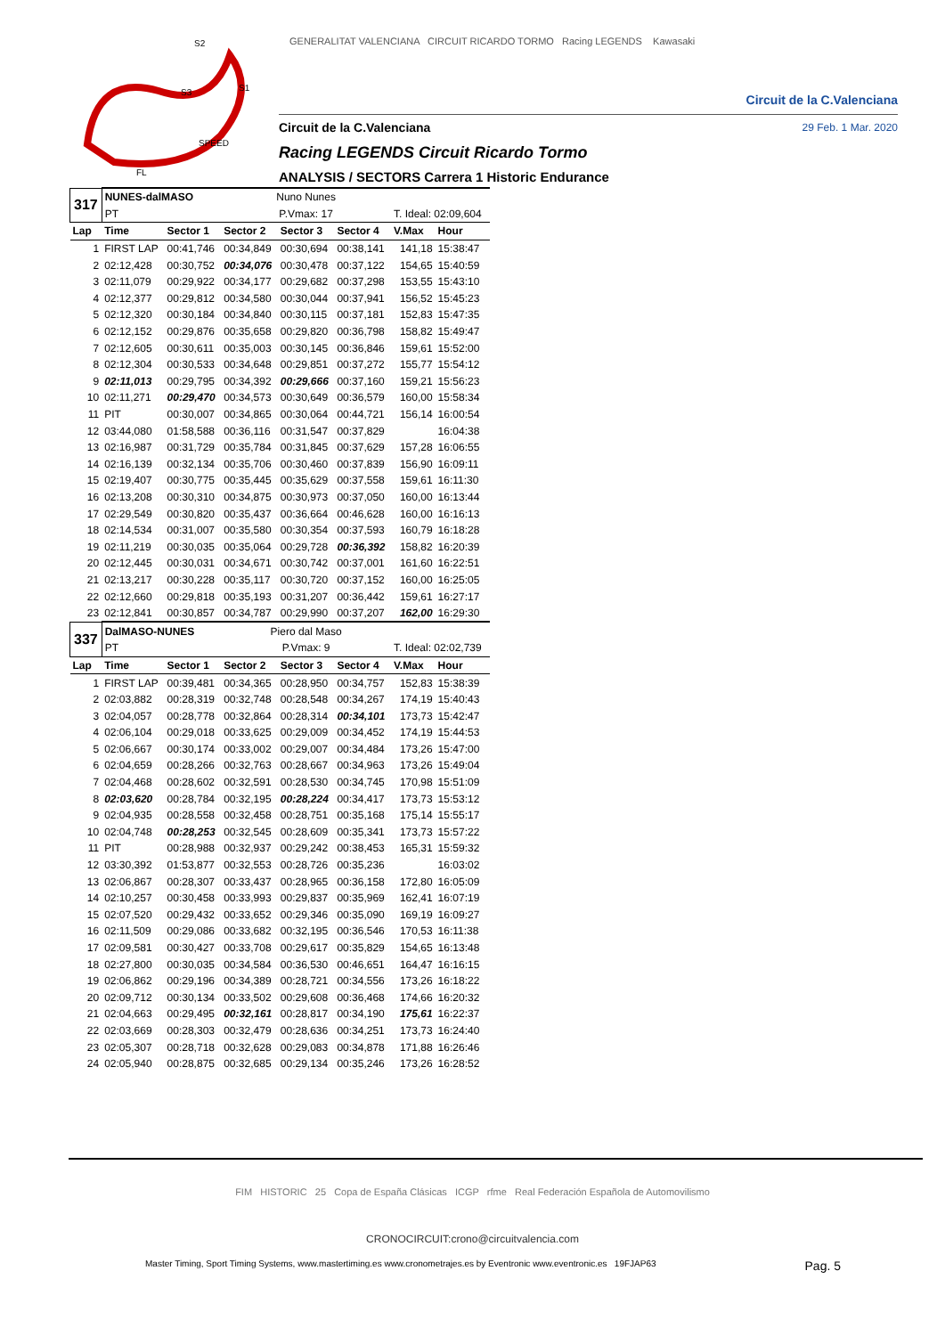S2
S3
S1
SPEED
FL
GENERALITAT VALENCIANA CIRCUIT RICARDO TORMO Racing LEGENDS Kawasaki
Circuit de la C.Valenciana
Circuit de la C.Valenciana 29 Feb. 1 Mar. 2020
Racing LEGENDS Circuit Ricardo Tormo
ANALYSIS / SECTORS Carrera 1 Historic Endurance
| 317 | NUNES-dalMASO | | | Nuno Nunes | | | | |
| | PT | | | P.Vmax: 17 | | | T. Ideal: 02:09,604 | |
| Lap | Time | | Sector 1 | Sector 2 | Sector 3 | Sector 4 | V.Max | Hour |
| 1 | FIRST LAP | | 00:41,746 | 00:34,849 | 00:30,694 | 00:38,141 | 141,18 | 15:38:47 |
| 2 | 02:12,428 | | 00:30,752 | 00:34,076 | 00:30,478 | 00:37,122 | 154,65 | 15:40:59 |
| 3 | 02:11,079 | | 00:29,922 | 00:34,177 | 00:29,682 | 00:37,298 | 153,55 | 15:43:10 |
| 4 | 02:12,377 | | 00:29,812 | 00:34,580 | 00:30,044 | 00:37,941 | 156,52 | 15:45:23 |
| 5 | 02:12,320 | | 00:30,184 | 00:34,840 | 00:30,115 | 00:37,181 | 152,83 | 15:47:35 |
| 6 | 02:12,152 | | 00:29,876 | 00:35,658 | 00:29,820 | 00:36,798 | 158,82 | 15:49:47 |
| 7 | 02:12,605 | | 00:30,611 | 00:35,003 | 00:30,145 | 00:36,846 | 159,61 | 15:52:00 |
| 8 | 02:12,304 | | 00:30,533 | 00:34,648 | 00:29,851 | 00:37,272 | 155,77 | 15:54:12 |
| 9 | 02:11,013 | | 00:29,795 | 00:34,392 | 00:29,666 | 00:37,160 | 159,21 | 15:56:23 |
| 10 | 02:11,271 | | 00:29,470 | 00:34,573 | 00:30,649 | 00:36,579 | 160,00 | 15:58:34 |
| 11 | PIT | | 00:30,007 | 00:34,865 | 00:30,064 | 00:44,721 | 156,14 | 16:00:54 |
| 12 | 03:44,080 | | 01:58,588 | 00:36,116 | 00:31,547 | 00:37,829 | | 16:04:38 |
| 13 | 02:16,987 | | 00:31,729 | 00:35,784 | 00:31,845 | 00:37,629 | 157,28 | 16:06:55 |
| 14 | 02:16,139 | | 00:32,134 | 00:35,706 | 00:30,460 | 00:37,839 | 156,90 | 16:09:11 |
| 15 | 02:19,407 | | 00:30,775 | 00:35,445 | 00:35,629 | 00:37,558 | 159,61 | 16:11:30 |
| 16 | 02:13,208 | | 00:30,310 | 00:34,875 | 00:30,973 | 00:37,050 | 160,00 | 16:13:44 |
| 17 | 02:29,549 | | 00:30,820 | 00:35,437 | 00:36,664 | 00:46,628 | 160,00 | 16:16:13 |
| 18 | 02:14,534 | | 00:31,007 | 00:35,580 | 00:30,354 | 00:37,593 | 160,79 | 16:18:28 |
| 19 | 02:11,219 | | 00:30,035 | 00:35,064 | 00:29,728 | 00:36,392 | 158,82 | 16:20:39 |
| 20 | 02:12,445 | | 00:30,031 | 00:34,671 | 00:30,742 | 00:37,001 | 161,60 | 16:22:51 |
| 21 | 02:13,217 | | 00:30,228 | 00:35,117 | 00:30,720 | 00:37,152 | 160,00 | 16:25:05 |
| 22 | 02:12,660 | | 00:29,818 | 00:35,193 | 00:31,207 | 00:36,442 | 159,61 | 16:27:17 |
| 23 | 02:12,841 | | 00:30,857 | 00:34,787 | 00:29,990 | 00:37,207 | 162,00 | 16:29:30 |
| 337 | DalMASO-NUNES | | | Piero dal Maso | | | | |
| | PT | | | P.Vmax: 9 | | | T. Ideal: 02:02,739 | |
| Lap | Time | | Sector 1 | Sector 2 | Sector 3 | Sector 4 | V.Max | Hour |
| 1 | FIRST LAP | | 00:39,481 | 00:34,365 | 00:28,950 | 00:34,757 | 152,83 | 15:38:39 |
| 2 | 02:03,882 | | 00:28,319 | 00:32,748 | 00:28,548 | 00:34,267 | 174,19 | 15:40:43 |
| 3 | 02:04,057 | | 00:28,778 | 00:32,864 | 00:28,314 | 00:34,101 | 173,73 | 15:42:47 |
| 4 | 02:06,104 | | 00:29,018 | 00:33,625 | 00:29,009 | 00:34,452 | 174,19 | 15:44:53 |
| 5 | 02:06,667 | | 00:30,174 | 00:33,002 | 00:29,007 | 00:34,484 | 173,26 | 15:47:00 |
| 6 | 02:04,659 | | 00:28,266 | 00:32,763 | 00:28,667 | 00:34,963 | 173,26 | 15:49:04 |
| 7 | 02:04,468 | | 00:28,602 | 00:32,591 | 00:28,530 | 00:34,745 | 170,98 | 15:51:09 |
| 8 | 02:03,620 | | 00:28,784 | 00:32,195 | 00:28,224 | 00:34,417 | 173,73 | 15:53:12 |
| 9 | 02:04,935 | | 00:28,558 | 00:32,458 | 00:28,751 | 00:35,168 | 175,14 | 15:55:17 |
| 10 | 02:04,748 | | 00:28,253 | 00:32,545 | 00:28,609 | 00:35,341 | 173,73 | 15:57:22 |
| 11 | PIT | | 00:28,988 | 00:32,937 | 00:29,242 | 00:38,453 | 165,31 | 15:59:32 |
| 12 | 03:30,392 | | 01:53,877 | 00:32,553 | 00:28,726 | 00:35,236 | | 16:03:02 |
| 13 | 02:06,867 | | 00:28,307 | 00:33,437 | 00:28,965 | 00:36,158 | 172,80 | 16:05:09 |
| 14 | 02:10,257 | | 00:30,458 | 00:33,993 | 00:29,837 | 00:35,969 | 162,41 | 16:07:19 |
| 15 | 02:07,520 | | 00:29,432 | 00:33,652 | 00:29,346 | 00:35,090 | 169,19 | 16:09:27 |
| 16 | 02:11,509 | | 00:29,086 | 00:33,682 | 00:32,195 | 00:36,546 | 170,53 | 16:11:38 |
| 17 | 02:09,581 | | 00:30,427 | 00:33,708 | 00:29,617 | 00:35,829 | 154,65 | 16:13:48 |
| 18 | 02:27,800 | | 00:30,035 | 00:34,584 | 00:36,530 | 00:46,651 | 164,47 | 16:16:15 |
| 19 | 02:06,862 | | 00:29,196 | 00:34,389 | 00:28,721 | 00:34,556 | 173,26 | 16:18:22 |
| 20 | 02:09,712 | | 00:30,134 | 00:33,502 | 00:29,608 | 00:36,468 | 174,66 | 16:20:32 |
| 21 | 02:04,663 | | 00:29,495 | 00:32,161 | 00:28,817 | 00:34,190 | 175,61 | 16:22:37 |
| 22 | 02:03,669 | | 00:28,303 | 00:32,479 | 00:28,636 | 00:34,251 | 173,73 | 16:24:40 |
| 23 | 02:05,307 | | 00:28,718 | 00:32,628 | 00:29,083 | 00:34,878 | 171,88 | 16:26:46 |
| 24 | 02:05,940 | | 00:28,875 | 00:32,685 | 00:29,134 | 00:35,246 | 173,26 | 16:28:52 |
FIM HISTORIC 25 Copa de España Clásicas ICGP rfme Real Federación Española de Automovilismo
CRONOCIRCUIT:crono@circuitvalencia.com
Master Timing, Sport Timing Systems, www.mastertiming.es www.cronometrajes.es by Eventronic www.eventronic.es 19FJAP63 Pag. 5